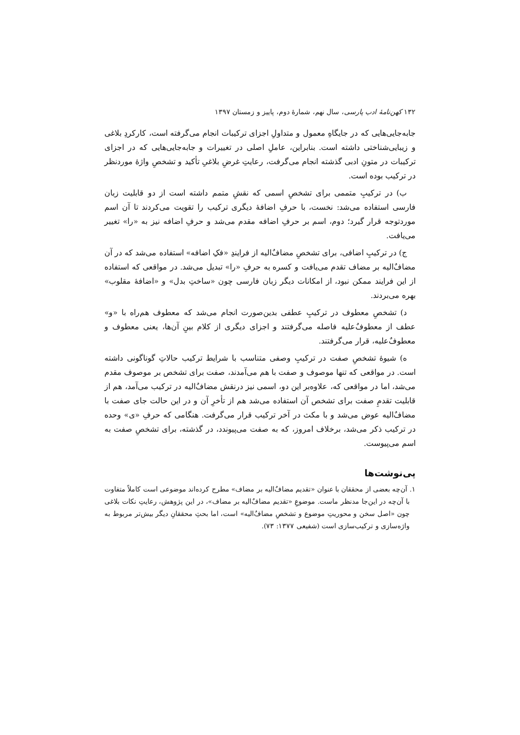۱۳۲ کهن‌نامهٔ ادب پارسی، سال نهم، شمارهٔ دوم، پاییز و زمستان ۱۳۹۷
جابه‌جایی‌هایی که در جایگاهِ معمول و متداولِ اجزای ترکیبات انجام می‌گرفته است، کارکردِ بلاغی و زیبایی‌شناختی داشته است. بنابراین، عاملِ اصلی در تغییرات و جابه‌جایی‌هایی که در اجزای ترکیبات در متونِ ادبی گذشته انجام می‌گرفت، رعایتِ غرضِ بلاغیِ تأکید و تشخصِ واژهٔ موردنظر در ترکیب بوده است.
ب) در ترکیبِ متممی برای تشخصِ اسمی که نقشِ متمم داشته است از دو قابلیت زبان فارسی استفاده می‌شد: نخست، با حرفِ اضافهٔ دیگری ترکیب را تقویت می‌کردند تا آن اسم موردتوجه قرار گیرد؛ دوم، اسم بر حرفِ اضافه مقدم می‌شد و حرفِ اضافه نیز به «را» تغییر می‌یافت.
ج) در ترکیبِ اضافی، برای تشخصِ مضاف‌ٌالیه از فرایندِ «فکِ اضافه» استفاده می‌شد که در آن مضاف‌ٌالیه بر مضاف تقدم می‌یافت و کسره به حرفِ «را» تبدیل می‌شد. در مواقعی که استفاده از این فرایند ممکن نبود، از امکانات دیگر زبان فارسی چون «ساختِ بدل» و «اضافهٔ مقلوب» بهره می‌بردند.
د) تشخصِ معطوف در ترکیبِ عطفی بدین‌صورت انجام می‌شد که معطوف هم‌راه با «و» عطف از معطوف‌ٌعلیه فاصله می‌گرفتند و اجزای دیگری از کلام بینِ آن‌ها، یعنی معطوف و معطوف‌ٌعلیه، قرار می‌گرفتند.
ه) شیوهٔ تشخصِ صفت در ترکیبِ وصفی متناسب با شرایط ترکیب حالاتِ گوناگونی داشته است. در مواقعی که تنها موصوف و صفت با هم می‌آمدند، صفت برای تشخص بر موصوف مقدم می‌شد، اما در مواقعی که، علاوه‌بر این دو، اسمی نیز درنقش مضاف‌ٌالیه در ترکیب می‌آمد، هم از قابلیت تقدمِ صفت برای تشخص آن استفاده می‌شد هم از تأخرِ آن و در این حالت جای صفت با مضاف‌ٌالیه عوض می‌شد و با مکث در آخر ترکیب قرار می‌گرفت. هنگامی که حرفِ «ی» وحده در ترکیب ذکر می‌شد، برخلاف امروز، که به صفت می‌پیوندد، در گذشته، برای تشخصِ صفت به اسم می‌پیوست.
پی‌نوشت‌ها
۱. آن‌چه بعضی از محققان با عنوان «تقدیم مضاف‌ٌالیه بر مضاف» مطرح کرده‌اند موضوعی است کاملاً متفاوت با آن‌چه در این‌جا مدنظر ماست. موضوعِ «تقدیم مضاف‌ٌالیه بر مضاف»، در این پژوهش، رعایتِ نکات بلاغی چون «اصل سخن و محوریتِ موضوع و تشخصِ مضاف‌ٌالیه» است، اما بحثِ محققانِ دیگر بیش‌تر مربوط به واژه‌سازی و ترکیب‌سازی است (شفیعی ۱۳۷۷: ۷۳).